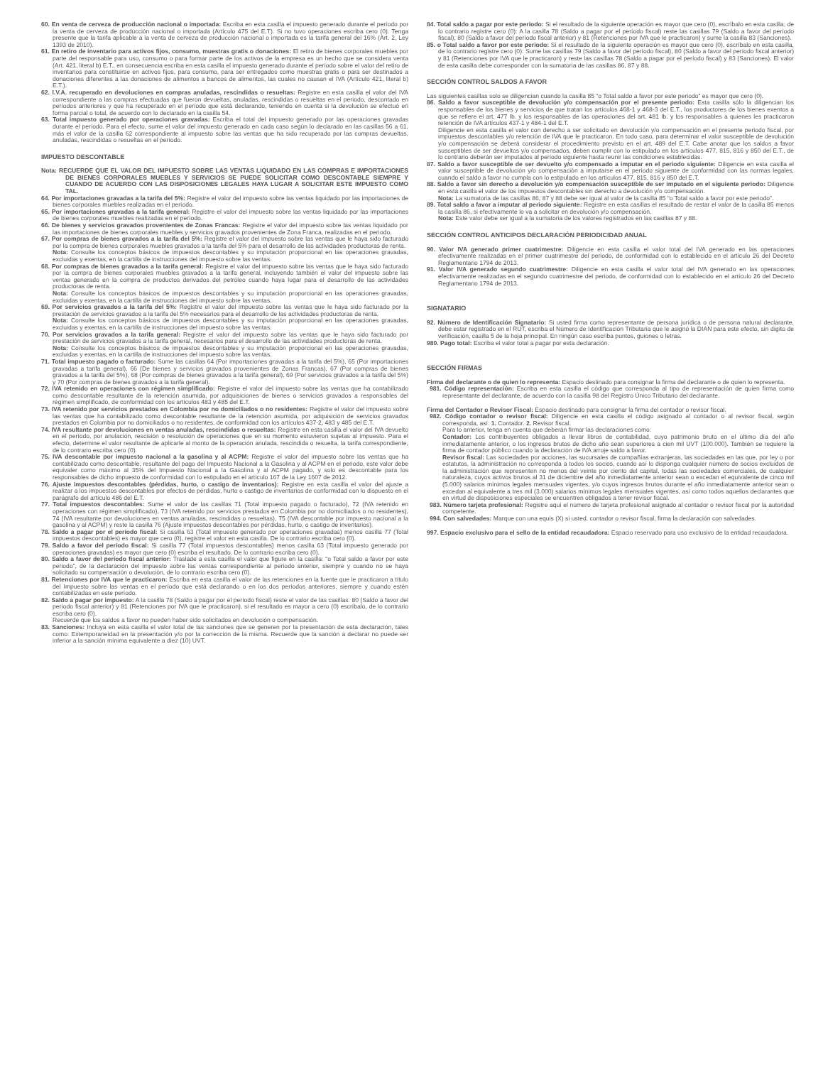60. En venta de cerveza de producción nacional o importada: Escriba en esta casilla el impuesto generado durante el período por la venta de cerveza de producción nacional o importada (Artículo 475 del E.T). Si no tuvo operaciones escriba cero (0). Tenga presente que la tarifa aplicable a la venta de cerveza de producción nacional o importada es la tarifa general del 16% (Art. 2, Ley 1393 de 2010).
61. En retiro de inventario para activos fijos, consumo, muestras gratis o donaciones: El retiro de bienes corporales muebles por parte del responsable para uso, consumo o para formar parte de los activos de la empresa es un hecho que se considera venta (Art. 421, literal b) E.T., en consecuencia escriba en esta casilla el impuesto generado durante el período sobre el valor del retiro de inventarios para constituirse en activos fijos, para consumo, para ser entregados como muestras gratis o para ser destinados a donaciones diferentes a las donaciones de alimentos a bancos de alimentos, las cuales no causan el IVA (Artículo 421, literal b) E.T.).
62. I.V.A. recuperado en devoluciones en compras anuladas, rescindidas o resueltas: Registre en esta casilla el valor del IVA correspondiente a las compras efectuadas que fueron devueltas, anuladas, rescindidas o resueltas en el periodo, descontado en períodos anteriores y que ha recuperado en el período que está declarando, teniendo en cuenta si la devolución se efectuó en forma parcial o total, de acuerdo con lo declarado en la casilla 54.
63. Total impuesto generado por operaciones gravadas: Escriba el total del impuesto generado por las operaciones gravadas durante el período. Para el efecto, sume el valor del impuesto generado en cada caso según lo declarado en las casillas 56 a 61, más el valor de la casilla 62 correspondiente al impuesto sobre las ventas que ha sido recuperado por las compras devueltas, anuladas, rescindidas o resueltas en el período.
IMPUESTO DESCONTABLE
Nota: RECUERDE QUE EL VALOR DEL IMPUESTO SOBRE LAS VENTAS LIQUIDADO EN LAS COMPRAS E IMPORTACIONES DE BIENES CORPORALES MUEBLES Y SERVICIOS SE PUEDE SOLICITAR COMO DESCONTABLE SIEMPRE Y CUANDO DE ACUERDO CON LAS DISPOSICIONES LEGALES HAYA LUGAR A SOLICITAR ESTE IMPUESTO COMO TAL.
64. Por importaciones gravadas a la tarifa del 5%: Registre el valor del impuesto sobre las ventas liquidado por las importaciones de bienes corporales muebles realizadas en el período.
65. Por importaciones gravadas a la tarifa general: Registre el valor del impuesto sobre las ventas liquidado por las importaciones de bienes corporales muebles realizadas en el período.
66. De bienes y servicios gravados provenientes de Zonas Francas: Registre el valor del impuesto sobre las ventas liquidado por las importaciones de bienes corporales muebles y servicios gravados provenientes de Zona Franca, realizadas en el período.
67. Por compras de bienes gravados a la tarifa del 5%: Registre el valor del impuesto sobre las ventas que le haya sido facturado por la compra de bienes corporales muebles gravados a la tarifa del 5% para el desarrollo de las actividades productoras de renta.
Nota: Consulte los conceptos básicos de impuestos descontables y su imputación proporcional en las operaciones gravadas, excluidas y exentas, en la cartilla de instrucciones del impuesto sobre las ventas.
68. Por compras de bienes gravados a la tarifa general: Registre el valor del impuesto sobre las ventas que le haya sido facturado por la compra de bienes corporales muebles gravados a la tarifa general, incluyendo también el valor del impuesto sobre las ventas generado en la compra de productos derivados del petróleo cuando haya lugar para el desarrollo de las actividades productoras de renta.
Nota: Consulte los conceptos básicos de impuestos descontables y su imputación proporcional en las operaciones gravadas, excluidas y exentas, en la cartilla de instrucciones del impuesto sobre las ventas.
69. Por servicios gravados a la tarifa del 5%: Registre el valor del impuesto sobre las ventas que le haya sido facturado por la prestación de servicios gravados a la tarifa del 5% necesarios para el desarrollo de las actividades productoras de renta.
Nota: Consulte los conceptos básicos de impuestos descontables y su imputación proporcional en las operaciones gravadas, excluidas y exentas, en la cartilla de instrucciones del impuesto sobre las ventas.
70. Por servicios gravados a la tarifa general: Registre el valor del impuesto sobre las ventas que le haya sido facturado por prestación de servicios gravados a la tarifa general, necesarios para el desarrollo de las actividades productoras de renta.
Nota: Consulte los conceptos básicos de impuestos descontables y su imputación proporcional en las operaciones gravadas, excluidas y exentas, en la cartilla de instrucciones del impuesto sobre las ventas.
71. Total impuesto pagado o facturado: Sume las casillas 64 (Por importaciones gravadas a la tarifa del 5%), 65 (Por importaciones gravadas a tarifa general), 66 (De bienes y servicios gravados provenientes de Zonas Francas), 67 (Por compras de bienes gravados a la tarifa del 5%), 68 (Por compras de bienes gravados a la tarifa general), 69 (Por servicios gravados a la tarifa del 5%) y 70 (Por compras de bienes gravados a la tarifa general).
72. IVA retenido en operaciones con régimen simplificado: Registre el valor del impuesto sobre las ventas que ha contabilizado como descontable resultante de la retención asumida, por adquisiciones de bienes o servicios gravados a responsables del régimen simplificado, de conformidad con los artículos 483 y 485 del E.T.
73. IVA retenido por servicios prestados en Colombia por no domiciliados o no residentes: Registre el valor del impuesto sobre las ventas que ha contabilizado como descontable resultante de la retención asumida, por adquisición de servicios gravados prestados en Colombia por no domiciliados o no residentes, de conformidad con los artículos 437-2, 483 y 485 del E.T.
74. IVA resultante por devoluciones en ventas anuladas, rescindidas o resueltas: Registre en esta casilla el valor del IVA devuelto en el período, por anulación, rescisión o resolución de operaciones que en su momento estuvieron sujetas al impuesto. Para el efecto, determine el valor resultante de aplicarle al monto de la operación anulada, rescindida o resuelta, la tarifa correspondiente, de lo contrario escriba cero (0).
75. IVA descontable por impuesto nacional a la gasolina y al ACPM: Registre el valor del impuesto sobre las ventas que ha contabilizado como descontable, resultante del pago del Impuesto Nacional a la Gasolina y al ACPM en el periodo, este valor debe equivaler como máximo al 35% del Impuesto Nacional a la Gasolina y al ACPM pagado, y solo es descontable para los responsables de dicho impuesto de conformidad con lo estipulado en el artículo 167 de la Ley 1607 de 2012.
76. Ajuste impuestos descontables (pérdidas, hurto, o castigo de inventarios): Registre en esta casilla el valor del ajuste a realizar a los impuestos descontables por efectos de pérdidas, hurto o castigo de inventarios de conformidad con lo dispuesto en el parágrafo del artículo 486 del E.T.
77. Total impuestos descontables: Sume el valor de las casillas 71 (Total impuesto pagado o facturado), 72 (IVA retenido en operaciones con régimen simplificado), 73 (IVA retenido por servicios prestados en Colombia por no domiciliados o no residentes), 74 (IVA resultante por devoluciones en ventas anuladas, rescindidas o resueltas), 75 (IVA descontable por impuesto nacional a la gasolina y al ACPM) y reste la casilla 76 (Ajuste impuestos descontables por pérdidas, hurto, o castigo de inventarios).
78. Saldo a pagar por el período fiscal: Si casilla 63 (Total impuesto generado por operaciones gravadas) menos casilla 77 (Total impuestos descontables) es mayor que cero (0), registre el valor en esta casilla. De lo contrario escriba cero (0).
79. Saldo a favor del período fiscal: Si casilla 77 (Total impuestos descontables) menos casilla 63 (Total impuesto generado por operaciones gravadas) es mayor que cero (0) escriba el resultado. De lo contrario escriba cero (0).
80. Saldo a favor del período fiscal anterior: Traslade a esta casilla el valor que figure en la casilla: “o Total saldo a favor por este periodo”, de la declaración del impuesto sobre las ventas correspondiente al periodo anterior, siempre y cuando no se haya solicitado su compensación o devolución, de lo contrario escriba cero (0).
81. Retenciones por IVA que le practicaron: Escriba en esta casilla el valor de las retenciones en la fuente que le practicaron a título del Impuesto sobre las ventas en el período que está declarando o en los dos períodos anteriores, siempre y cuando estén contabilizadas en este período.
82. Saldo a pagar por impuesto: A la casilla 78 (Saldo a pagar por el período fiscal) reste el valor de las casillas: 80 (Saldo a favor del período fiscal anterior) y 81 (Retenciones por IVA que le practicaron), si el resultado es mayor a cero (0) escríbalo, de lo contrario escriba cero (0).
Recuerde que los saldos a favor no pueden haber sido solicitados en devolución o compensación.
83. Sanciones: Incluya en esta casilla el valor total de las sanciones que se generen por la presentación de esta declaración, tales como: Extemporaneidad en la presentación y/o por la corrección de la misma. Recuerde que la sanción a declarar no puede ser inferior a la sanción mínima equivalente a diez (10) UVT.
84. Total saldo a pagar por este periodo: Si el resultado de la siguiente operación es mayor que cero (0), escríbalo en esta casilla; de lo contrario registre cero (0): A la casilla 78 (Saldo a pagar por el período fiscal) reste las casillas 79 (Saldo a favor del período fiscal), 80 (Saldo a favor del período fiscal anterior) y 81 (Retenciones por IVA que le practicaron) y sume la casilla 83 (Sanciones).
85. o Total saldo a favor por este periodo: Si el resultado de la siguiente operación es mayor que cero (0), escríbalo en esta casilla, de lo contrario registre cero (0): Sume las casillas 79 (Saldo a favor del período fiscal), 80 (Saldo a favor del período fiscal anterior) y 81 (Retenciones por IVA que le practicaron) y reste las casillas 78 (Saldo a pagar por el período fiscal) y 83 (Sanciones). El valor de esta casilla debe corresponder con la sumatoria de las casillas 86, 87 y 88.
SECCIÓN CONTROL SALDOS A FAVOR
Las siguientes casillas solo se diligencian cuando la casilla 85 “o Total saldo a favor por este periodo” es mayor que cero (0).
86. Saldo a favor susceptible de devolución y/o compensación por el presente periodo: Esta casilla sólo la diligencian los responsables de los bienes y servicios de que tratan los artículos 468-1 y 468-3 del E.T., los productores de los bienes exentos a que se refiere el art. 477 Ib. y los responsables de las operaciones del art. 481 Ib. y los responsables a quienes les practicaron retención de IVA artículos 437-1 y 484-1 del E.T.
Diligencie en esta casilla el valor con derecho a ser solicitado en devolución y/o compensación en el presente periodo fiscal, por impuestos descontables y/o retención de IVA que le practicaron. En todo caso, para determinar el valor susceptible de devolución y/o compensación se deberá considerar el procedimiento previsto en el art. 489 del E.T. Cabe anotar que los saldos a favor susceptibles de ser devueltos y/o compensados, deben cumplir con lo estipulado en los artículos 477, 815, 816 y 850 del E.T., de lo contrario deberán ser imputados al período siguiente hasta reunir las condiciones establecidas.
87. Saldo a favor susceptible de ser devuelto y/o compensado a imputar en el periodo siguiente: Diligencie en esta casilla el valor susceptible de devolución y/o compensación a imputarse en el período siguiente de conformidad con las normas legales, cuando el saldo a favor no cumpla con lo estipulado en los artículos 477, 815, 816 y 850 del E.T.
88. Saldo a favor sin derecho a devolución y/o compensación susceptible de ser imputado en el siguiente periodo: Diligencie en esta casilla el valor de los impuestos descontables sin derecho a devolución y/o compensación.
Nota: La sumatoria de las casillas 86, 87 y 88 debe ser igual al valor de la casilla 85 “o Total saldo a favor por este periodo”.
89. Total saldo a favor a imputar al periodo siguiente: Registre en esta casillas el resultado de restar el valor de la casilla 85 menos la casilla 86, si efectivamente lo va a solicitar en devolución y/o compensación.
Nota: Este valor debe ser igual a la sumatoria de los valores registrados en las casillas 87 y 88.
SECCIÓN CONTROL ANTICIPOS DECLARACIÓN PERIODICIDAD ANUAL
90. Valor IVA generado primer cuatrimestre: Diligencie en esta casilla el valor total del IVA generado en las operaciones efectivamente realizadas en el primer cuatrimestre del periodo, de conformidad con lo establecido en el artículo 26 del Decreto Reglamentario 1794 de 2013.
91. Valor IVA generado segundo cuatrimestre: Diligencie en esta casilla el valor total del IVA generado en las operaciones efectivamente realizadas en el segundo cuatrimestre del periodo, de conformidad con lo establecido en el artículo 26 del Decreto Reglamentario 1794 de 2013.
SIGNATARIO
92. Número de Identificación Signatario: Si usted firma como representante de persona jurídica o de persona natural declarante, debe estar registrado en el RUT, escriba el Número de Identificación Tributaria que le asignó la DIAN para este efecto, sin dígito de verificación, casilla 5 de la hoja principal. En ningún caso escriba puntos, guiones o letras.
980. Pago total: Escriba el valor total a pagar por esta declaración.
SECCIÓN FIRMAS
Firma del declarante o de quien lo representa: Espacio destinado para consignar la firma del declarante o de quien lo representa.
981. Código representación: Escriba en esta casilla el código que corresponda al tipo de representación de quien firma como representante del declarante, de acuerdo con la casilla 98 del Registro Único Tributario del declarante.
Firma del Contador o Revisor Fiscal: Espacio destinado para consignar la firma del contador o revisor fiscal.
982. Código contador o revisor fiscal: Diligencie en esta casilla el código asignado al contador o al revisor fiscal, según corresponda, así: 1. Contador. 2. Revisor fiscal.
Para lo anterior, tenga en cuenta que deberán firmar las declaraciones como:
Contador: Los contribuyentes obligados a llevar libros de contabilidad, cuyo patrimonio bruto en el último día del año inmediatamente anterior, o los ingresos brutos de dicho año sean superiores a cien mil UVT (100.000). También se requiere la firma de contador público cuando la declaración de IVA arroje saldo a favor.
Revisor fiscal: Las sociedades por acciones, las sucursales de compañías extranjeras, las sociedades en las que, por ley o por estatutos, la administración no corresponda a todos los socios, cuando así lo disponga cualquier número de socios excluidos de la administración que representen no menos del veinte por ciento del capital, todas las sociedades comerciales, de cualquier naturaleza, cuyos activos brutos al 31 de diciembre del año inmediatamente anterior sean o excedan el equivalente de cinco mil (5.000) salarios mínimos legales mensuales vigentes, y/o cuyos ingresos brutos durante el año inmediatamente anterior sean o excedan al equivalente a tres mil (3.000) salarios mínimos legales mensuales vigentes, así como todos aquellos declarantes que en virtud de disposiciones especiales se encuentren obligados a tener revisor fiscal.
983. Número tarjeta profesional: Registre aquí el número de tarjeta profesional asignado al contador o revisor fiscal por la autoridad competente.
994. Con salvedades: Marque con una equis (X) si usted, contador o revisor fiscal, firma la declaración con salvedades.
997. Espacio exclusivo para el sello de la entidad recaudadora: Espacio reservado para uso exclusivo de la entidad recaudadora.